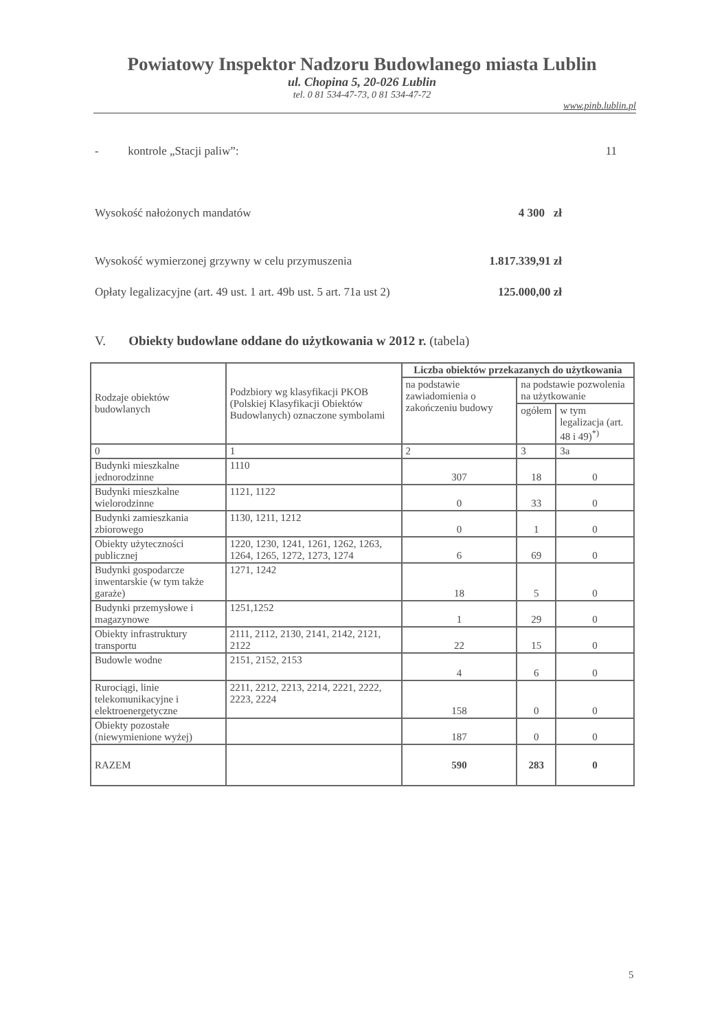Powiatowy Inspektor Nadzoru Budowlanego miasta Lublin
ul. Chopina 5, 20-026 Lublin
tel. 0 81 534-47-73, 0 81 534-47-72
www.pinb.lublin.pl
- kontrole „Stacji paliw”: 11
Wysokość nałożonych mandatów 4 300 zł
Wysokość wymierzonej grzywny w celu przymuszenia 1.817.339,91 zł
Opłaty legalizacyjne (art. 49 ust. 1 art. 49b ust. 5 art. 71a ust 2) 125.000,00 zł
V. Obiekty budowlane oddane do użytkowania w 2012 r. (tabela)
| Rodzaje obiektów budowlanych | Podzbiory wg klasyfikacji PKOB (Polskiej Klasyfikacji Obiektów Budowlanych) oznaczone symbolami | Liczba obiektów przekazanych do użytkowania | | |
| --- | --- | --- | --- | --- |
| | | na podstawie zawiadomienia o zakończeniu budowy | na podstawie pozwolenia na użytkowanie | |
| | | | ogółem | w tym legalizacja (art. 48 i 49)<sup>*)</sup> |
| 0 | 1 | 2 | 3 | 3a |
| Budynki mieszkalne jednorodzinne | 1110 | 307 | 18 | 0 |
| Budynki mieszkalne wielorodzinne | 1121, 1122 | 0 | 33 | 0 |
| Budynki zamieszkania zbiorowego | 1130, 1211, 1212 | 0 | 1 | 0 |
| Obiekty użyteczności publicznej | 1220, 1230, 1241, 1261, 1262, 1263, 1264, 1265, 1272, 1273, 1274 | 6 | 69 | 0 |
| Budynki gospodarcze inwentarskie (w tym także garaże) | 1271, 1242 | 18 | 5 | 0 |
| Budynki przemysłowe i magazynowe | 1251,1252 | 1 | 29 | 0 |
| Obiekty infrastruktury transportu | 2111, 2112, 2130, 2141, 2142, 2121, 2122 | 22 | 15 | 0 |
| Budowle wodne | 2151, 2152, 2153 | 4 | 6 | 0 |
| Rurociągi, linie telekomunikacyjne i elektroenergetyczne | 2211, 2212, 2213, 2214, 2221, 2222, 2223, 2224 | 158 | 0 | 0 |
| Obiekty pozostałe (niewymienione wyżej) | | 187 | 0 | 0 |
| RAZEM | | 590 | 283 | 0 |
5